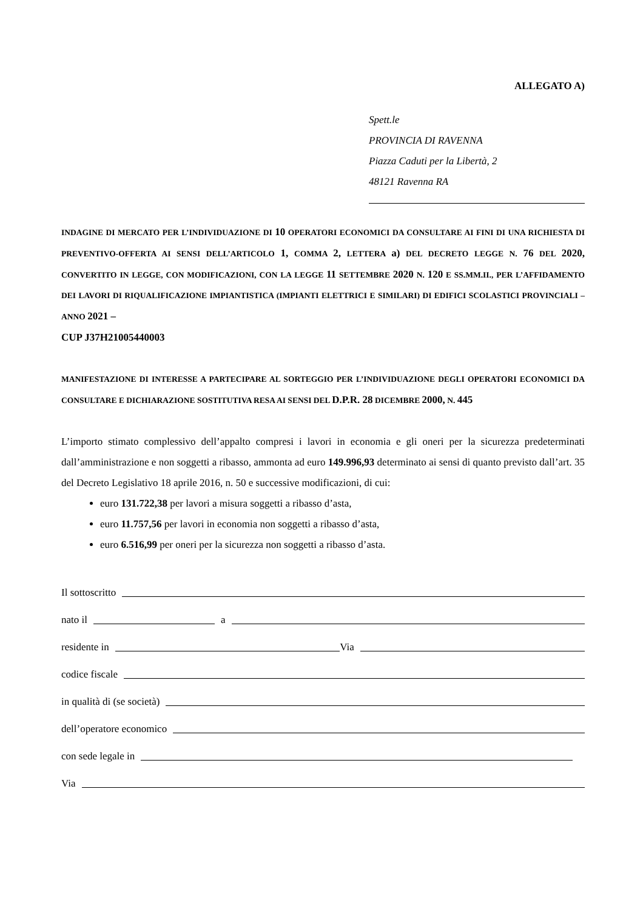ALLEGATO A)
Spett.le
PROVINCIA DI RAVENNA
Piazza Caduti per la Libertà, 2
48121 Ravenna RA
INDAGINE DI MERCATO PER L’INDIVIDUAZIONE DI 10 OPERATORI ECONOMICI DA CONSULTARE AI FINI DI UNA RICHIESTA DI PREVENTIVO-OFFERTA AI SENSI DELL’ARTICOLO 1, COMMA 2, LETTERA a) DEL DECRETO LEGGE N. 76 DEL 2020, CONVERTITO IN LEGGE, CON MODIFICAZIONI, CON LA LEGGE 11 SETTEMBRE 2020 N. 120 E SS.MM.II., PER L’AFFIDAMENTO DEI LAVORI DI RIQUALIFICAZIONE IMPIANTISTICA (IMPIANTI ELETTRICI E SIMILARI) DI EDIFICI SCOLASTICI PROVINCIALI – ANNO 2021 –
CUP J37H21005440003
MANIFESTAZIONE DI INTERESSE A PARTECIPARE AL SORTEGGIO PER L’INDIVIDUAZIONE DEGLI OPERATORI ECONOMICI DA CONSULTARE E DICHIARAZIONE SOSTITUTIVA RESA AI SENSI DEL D.P.R. 28 DICEMBRE 2000, N. 445
L’importo stimato complessivo dell’appalto compresi i lavori in economia e gli oneri per la sicurezza predeterminati dall’amministrazione e non soggetti a ribasso, ammonta ad euro 149.996,93 determinato ai sensi di quanto previsto dall’art. 35 del Decreto Legislativo 18 aprile 2016, n. 50 e successive modificazioni, di cui:
euro 131.722,38 per lavori a misura soggetti a ribasso d’asta,
euro 11.757,56 per lavori in economia non soggetti a ribasso d’asta,
euro 6.516,99 per oneri per la sicurezza non soggetti a ribasso d’asta.
Il sottoscritto
nato il a
residente in Via
codice fiscale
in qualità di (se società)
dell’operatore economico
con sede legale in
Via